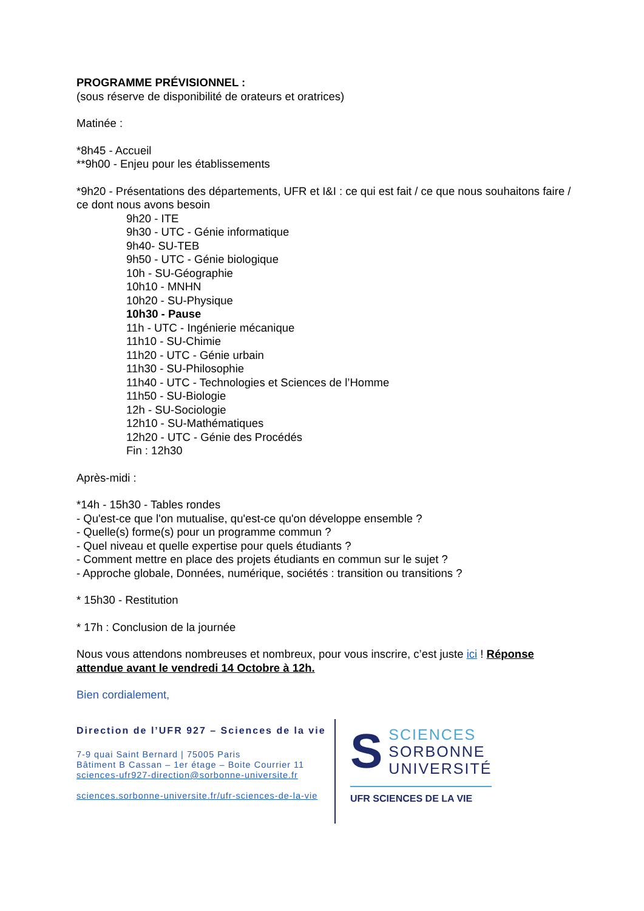PROGRAMME PRÉVISIONNEL :
(sous réserve de disponibilité de orateurs et oratrices)
Matinée :
*8h45 - Accueil
**9h00 - Enjeu pour les établissements
*9h20 - Présentations des départements, UFR et I&I : ce qui est fait / ce que nous souhaitons faire / ce dont nous avons besoin
9h20 - ITE
9h30 - UTC - Génie informatique
9h40- SU-TEB
9h50 - UTC - Génie biologique
10h - SU-Géographie
10h10 - MNHN
10h20 - SU-Physique
10h30 - Pause
11h - UTC - Ingénierie mécanique
11h10 - SU-Chimie
11h20 - UTC - Génie urbain
11h30 - SU-Philosophie
11h40 - UTC - Technologies et Sciences de l’Homme
11h50 - SU-Biologie
12h - SU-Sociologie
12h10 - SU-Mathématiques
12h20 - UTC - Génie des Procédés
Fin : 12h30
Après-midi :
*14h - 15h30 - Tables rondes
- Qu'est-ce que l'on mutualise, qu'est-ce qu'on développe ensemble ?
- Quelle(s) forme(s) pour un programme commun ?
- Quel niveau et quelle expertise pour quels étudiants ?
- Comment mettre en place des projets étudiants en commun sur le sujet ?
- Approche globale, Données, numérique, sociétés : transition ou transitions ?
* 15h30 - Restitution
* 17h : Conclusion de la journée
Nous vous attendons nombreuses et nombreux, pour vous inscrire, c’est juste ici ! Réponse attendue avant le vendredi 14 Octobre à 12h.
Bien cordialement,
Direction de l’UFR 927 – Sciences de la vie
7-9 quai Saint Bernard | 75005 Paris
Bâtiment B Cassan – 1er étage – Boite Courrier 11
sciences-ufr927-direction@sorbonne-universite.fr
sciences.sorbonne-universite.fr/ufr-sciences-de-la-vie
S
SCIENCES
SORBONNE
UNIVERSITÉ
UFR SCIENCES DE LA VIE